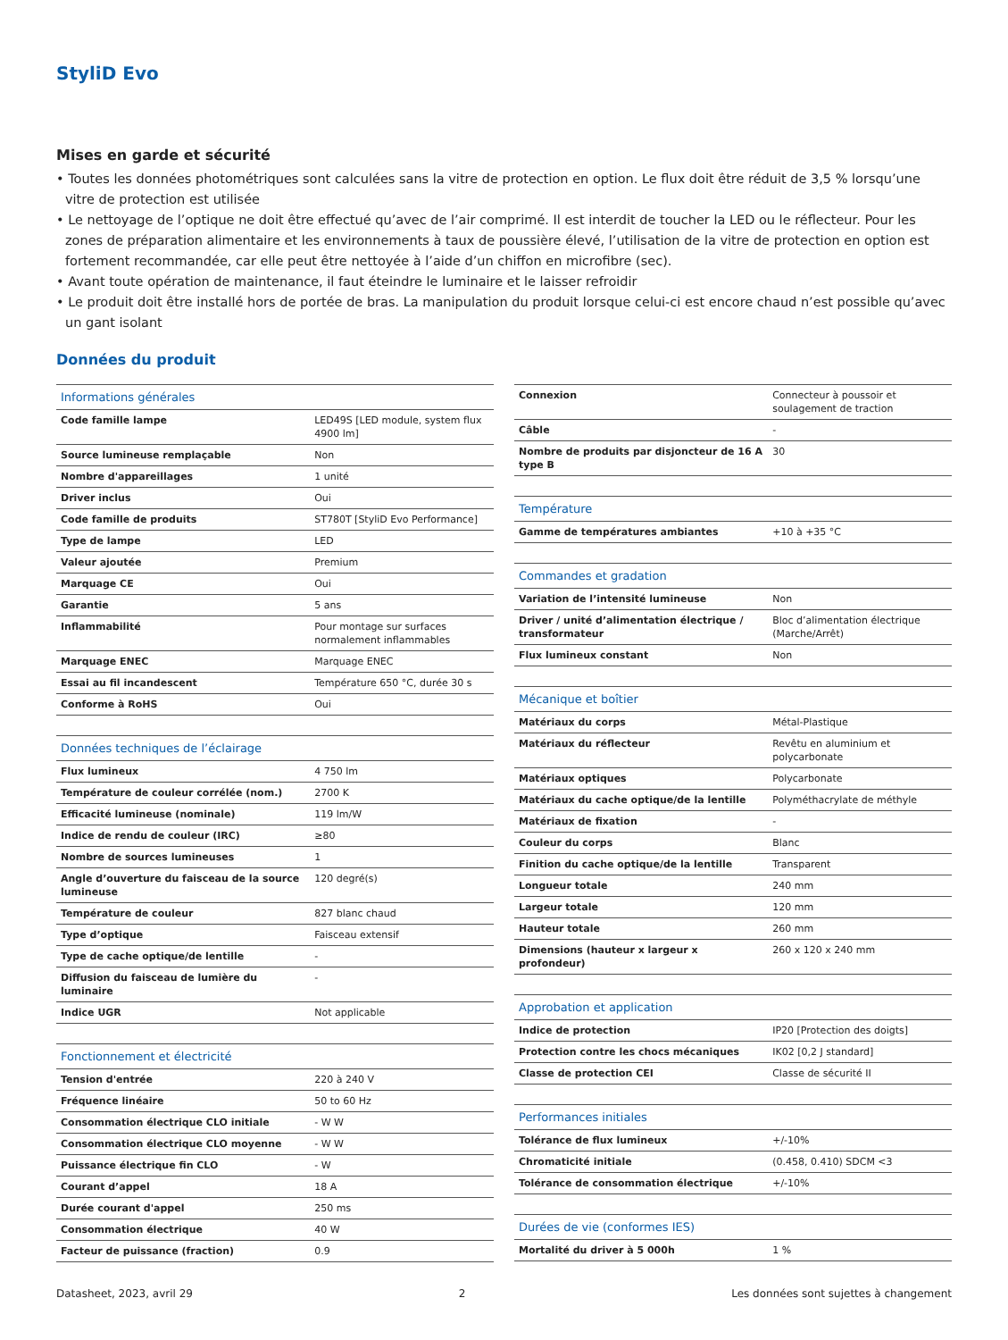StyliD Evo
Mises en garde et sécurité
• Toutes les données photométriques sont calculées sans la vitre de protection en option. Le flux doit être réduit de 3,5 % lorsqu’une vitre de protection est utilisée
• Le nettoyage de l’optique ne doit être effectué qu’avec de l’air comprimé. Il est interdit de toucher la LED ou le réflecteur. Pour les zones de préparation alimentaire et les environnements à taux de poussière élevé, l’utilisation de la vitre de protection en option est fortement recommandée, car elle peut être nettoyée à l’aide d’un chiffon en microfibre (sec).
• Avant toute opération de maintenance, il faut éteindre le luminaire et le laisser refroidir
• Le produit doit être installé hors de portée de bras. La manipulation du produit lorsque celui-ci est encore chaud n’est possible qu’avec un gant isolant
Données du produit
| Informations générales | |
| --- | --- |
| Code famille lampe | LED49S [LED module, system flux 4900 lm] |
| Source lumineuse remplaçable | Non |
| Nombre d'appareillages | 1 unité |
| Driver inclus | Oui |
| Code famille de produits | ST780T [StyliD Evo Performance] |
| Type de lampe | LED |
| Valeur ajoutée | Premium |
| Marquage CE | Oui |
| Garantie | 5 ans |
| Inflammabilité | Pour montage sur surfaces normalement inflammables |
| Marquage ENEC | Marquage ENEC |
| Essai au fil incandescent | Température 650 °C, durée 30 s |
| Conforme à RoHS | Oui |
| Données techniques de l’éclairage | |
| Flux lumineux | 4 750 lm |
| Température de couleur corrélée (nom.) | 2700 K |
| Efficacité lumineuse (nominale) | 119 lm/W |
| Indice de rendu de couleur (IRC) | ≥80 |
| Nombre de sources lumineuses | 1 |
| Angle d’ouverture du faisceau de la source lumineuse | 120 degré(s) |
| Température de couleur | 827 blanc chaud |
| Type d’optique | Faisceau extensif |
| Type de cache optique/de lentille | - |
| Diffusion du faisceau de lumière du luminaire | - |
| Indice UGR | Not applicable |
| Fonctionnement et électricité | |
| Tension d'entrée | 220 à 240 V |
| Fréquence linéaire | 50 to 60 Hz |
| Consommation électrique CLO initiale | - W W |
| Consommation électrique CLO moyenne | - W W |
| Puissance électrique fin CLO | - W |
| Courant d’appel | 18 A |
| Durée courant d'appel | 250 ms |
| Consommation électrique | 40 W |
| Facteur de puissance (fraction) | 0.9 |
| Connexion | Connecteur à poussoir et soulagement de traction |
| Câble | - |
| Nombre de produits par disjoncteur de 16 A type B | 30 |
| Température | |
| Gamme de températures ambiantes | +10 à +35 °C |
| Commandes et gradation | |
| Variation de l’intensité lumineuse | Non |
| Driver / unité d’alimentation électrique / transformateur | Bloc d’alimentation électrique (Marche/Arrêt) |
| Flux lumineux constant | Non |
| Mécanique et boîtier | |
| Matériaux du corps | Métal-Plastique |
| Matériaux du réflecteur | Revêtu en aluminium et polycarbonate |
| Matériaux optiques | Polycarbonate |
| Matériaux du cache optique/de la lentille | Polyméthacrylate de méthyle |
| Matériaux de fixation | - |
| Couleur du corps | Blanc |
| Finition du cache optique/de la lentille | Transparent |
| Longueur totale | 240 mm |
| Largeur totale | 120 mm |
| Hauteur totale | 260 mm |
| Dimensions (hauteur x largeur x profondeur) | 260 x 120 x 240 mm |
| Approbation et application | |
| Indice de protection | IP20 [Protection des doigts] |
| Protection contre les chocs mécaniques | IK02 [0,2 J standard] |
| Classe de protection CEI | Classe de sécurité II |
| Performances initiales | |
| Tolérance de flux lumineux | +/-10% |
| Chromaticité initiale | (0.458, 0.410) SDCM <3 |
| Tolérance de consommation électrique | +/-10% |
| Durées de vie (conformes IES) | |
| Mortalité du driver à 5 000h | 1 % |
Datasheet, 2023, avril 29 2 Les données sont sujettes à changement